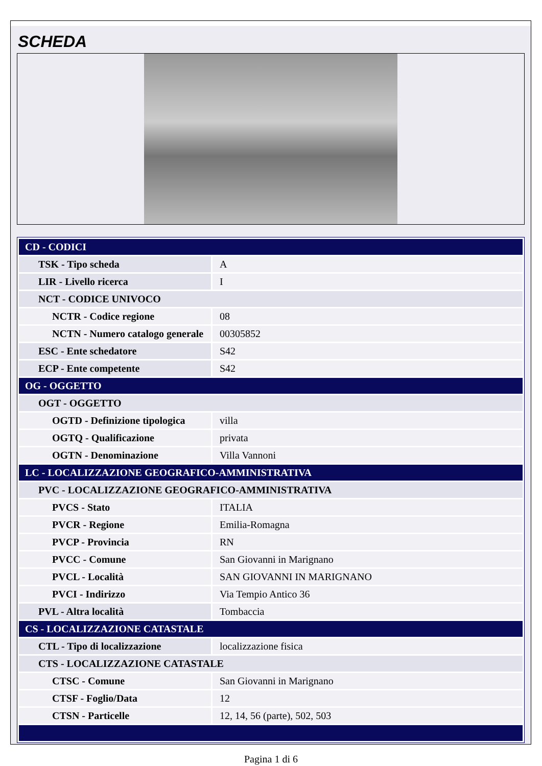SCHEDA
| CD - CODICI | |
| TSK - Tipo scheda | A |
| LIR - Livello ricerca | I |
| NCT - CODICE UNIVOCO | |
| NCTR - Codice regione | 08 |
| NCTN - Numero catalogo generale | 00305852 |
| ESC - Ente schedatore | S42 |
| ECP - Ente competente | S42 |
| OG - OGGETTO | |
| OGT - OGGETTO | |
| OGTD - Definizione tipologica | villa |
| OGTQ - Qualificazione | privata |
| OGTN - Denominazione | Villa Vannoni |
| LC - LOCALIZZAZIONE GEOGRAFICO-AMMINISTRATIVA | |
| PVC - LOCALIZZAZIONE GEOGRAFICO-AMMINISTRATIVA | |
| PVCS - Stato | ITALIA |
| PVCR - Regione | Emilia-Romagna |
| PVCP - Provincia | RN |
| PVCC - Comune | San Giovanni in Marignano |
| PVCL - Località | SAN GIOVANNI IN MARIGNANO |
| PVCI - Indirizzo | Via Tempio Antico 36 |
| PVL - Altra località | Tombaccia |
| CS - LOCALIZZAZIONE CATASTALE | |
| CTL - Tipo di localizzazione | localizzazione fisica |
| CTS - LOCALIZZAZIONE CATASTALE | |
| CTSC - Comune | San Giovanni in Marignano |
| CTSF - Foglio/Data | 12 |
| CTSN - Particelle | 12, 14, 56 (parte), 502, 503 |
Pagina 1 di 6